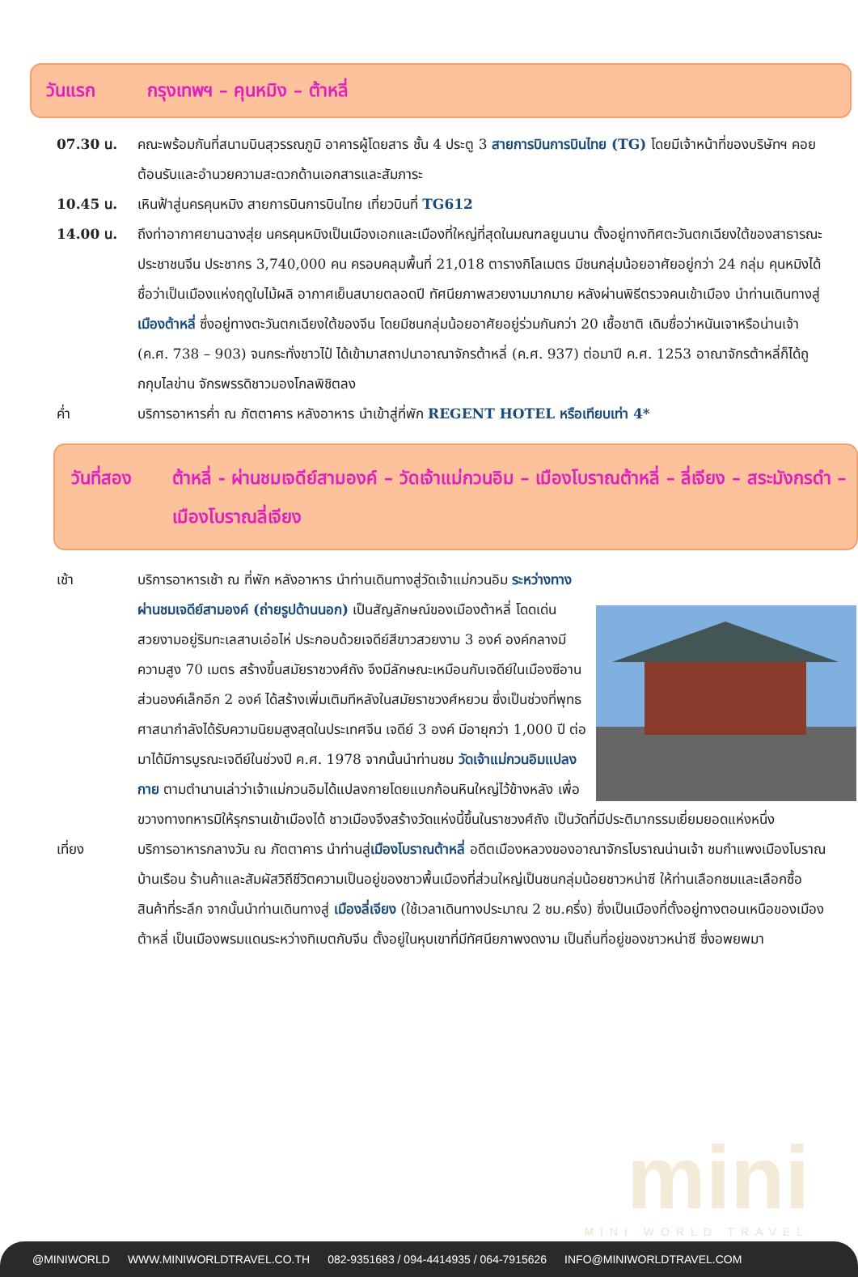วันแรก กรุงเทพฯ – คุนหมิง – ต้าหลี่
07.30 น. คณะพร้อมกันที่สนามบินสุวรรณภูมิ อาคารผู้โดยสาร ชั้น 4 ประตู 3 สายการบินการบินไทย (TG) โดยมีเจ้าหน้าที่ของบริษัทฯ คอยต้อนรับและอำนวยความสะดวกด้านเอกสารและสัมภาระ
10.45 น. เหินฟ้าสู่นครคุนหมิง สายการบินการบินไทย เที่ยวบินที่ TG612
14.00 น. ถึงท่าอากาศยานฉางสุ่ย นครคุนหมิงเป็นเมืองเอกและเมืองที่ใหญ่ที่สุดในมณฑลยูนนาน ตั้งอยู่ทางทิศตะวันตกเฉียงใต้ของสาธารณะประชาชนจีน ประชากร 3,740,000 คน ครอบคลุมพื้นที่ 21,018 ตารางกิโลเมตร มีชนกลุ่มน้อยอาศัยอยู่กว่า 24 กลุ่ม คุนหมิงได้ชื่อว่าเป็นเมืองแห่งฤดูใบไม้ผลิ อากาศเย็นสบายตลอดปี ทัศนียภาพสวยงามมากมาย หลังผ่านพิธีตรวจคนเข้าเมือง นำท่านเดินทางสู่เมืองต้าหลี่ ซึ่งอยู่ทางตะวันตกเฉียงใต้ของจีน โดยมีชนกลุ่มน้อยอาศัยอยู่ร่วมกันกว่า 20 เชื้อชาติ เดิมชื่อว่าหนันเจาหรือน่านเจ้า (ค.ศ. 738 – 903) จนกระทั่งชาวไป๋ ได้เข้ามาสถาปนาอาณาจักรต้าหลี่ (ค.ศ. 937) ต่อมาปี ค.ศ. 1253 อาณาจักรต้าหลี่ก็ได้ถูกกุบไลข่าน จักรพรรดิชาวมองโกลพิชิตลง
ค่ำ บริการอาหารค่ำ ณ ภัตตาคาร หลังอาหาร นำเข้าสู่ที่พัก REGENT HOTEL หรือเทียบเท่า 4*
วันที่สอง ต้าหลี่ - ผ่านชมเจดีย์สามองค์ – วัดเจ้าแม่กวนอิม – เมืองโบราณต้าหลี่ – ลี่เจียง – สระมังกรดำ – เมืองโบราณลี่เจียง
เช้า บริการอาหารเช้า ณ ที่พัก หลังอาหาร นำท่านเดินทางสู่วัดเจ้าแม่กวนอิม ระหว่างทางผ่านชมเจดีย์สามองค์ (ถ่ายรูปด้านนอก) เป็นสัญลักษณ์ของเมืองต้าหลี่ โดดเด่นสวยงามอยู่ริมทะเลสาบเอ๋อไห่ ประกอบด้วยเจดีย์สีขาวสวยงาม 3 องค์ องค์กลางมีความสูง 70 เมตร สร้างขึ้นสมัยราชวงศ์ถัง จึงมีลักษณะเหมือนกับเจดีย์ในเมืองซีอาน ส่วนองค์เล็กอีก 2 องค์ ได้สร้างเพิ่มเติมทีหลังในสมัยราชวงศ์หยวน ซึ่งเป็นช่วงที่พุทธศาสนากำลังได้รับความนิยมสูงสุดในประเทศจีน เจดีย์ 3 องค์ มีอายุกว่า 1,000 ปี ต่อมาได้มีการบูรณะเจดีย์ในช่วงปี ค.ศ. 1978 จากนั้นนำท่านชม วัดเจ้าแม่กวนอิมแปลงกาย ตามตำนานเล่าว่าเจ้าแม่กวนอิมได้แปลงกายโดยแบกก้อนหินใหญ่ไว้ข้างหลัง เพื่อขวางทางทหารมิให้รุกรานเข้าเมืองได้ ชาวเมืองจึงสร้างวัดแห่งนี้ขึ้นในราชวงศ์ถัง เป็นวัดที่มีประติมากรรมเยี่ยมยอดแห่งหนึ่ง
เที่ยง บริการอาหารกลางวัน ณ ภัตตาคาร นำท่านสู่เมืองโบราณต้าหลี่ อดีตเมืองหลวงของอาณาจักรโบราณน่านเจ้า ชมกำแพงเมืองโบราณ บ้านเรือน ร้านค้าและสัมผัสวิถีชีวิตความเป็นอยู่ของชาวพื้นเมืองที่ส่วนใหญ่เป็นชนกลุ่มน้อยชาวหน่าซี ให้ท่านเลือกชมและเลือกซื้อสินค้าที่ระลึก จากนั้นนำท่านเดินทางสู่ เมืองลี่เจียง (ใช้เวลาเดินทางประมาณ 2 ชม.ครึ่ง) ซึ่งเป็นเมืองที่ตั้งอยู่ทางตอนเหนือของเมืองต้าหลี่ เป็นเมืองพรมแดนระหว่างทิเบตกับจีน ตั้งอยู่ในหุบเขาที่มีทัศนียภาพงดงาม เป็นถิ่นที่อยู่ของชาวหน่าซี ซึ่งอพยพมา
mini
MINI WORLD TRAVEL
@MINIWORLD WWW.MINIWORLDTRAVEL.CO.TH 082-9351683 / 094-4414935 / 064-7915626 INFO@MINIWORLDTRAVEL.COM